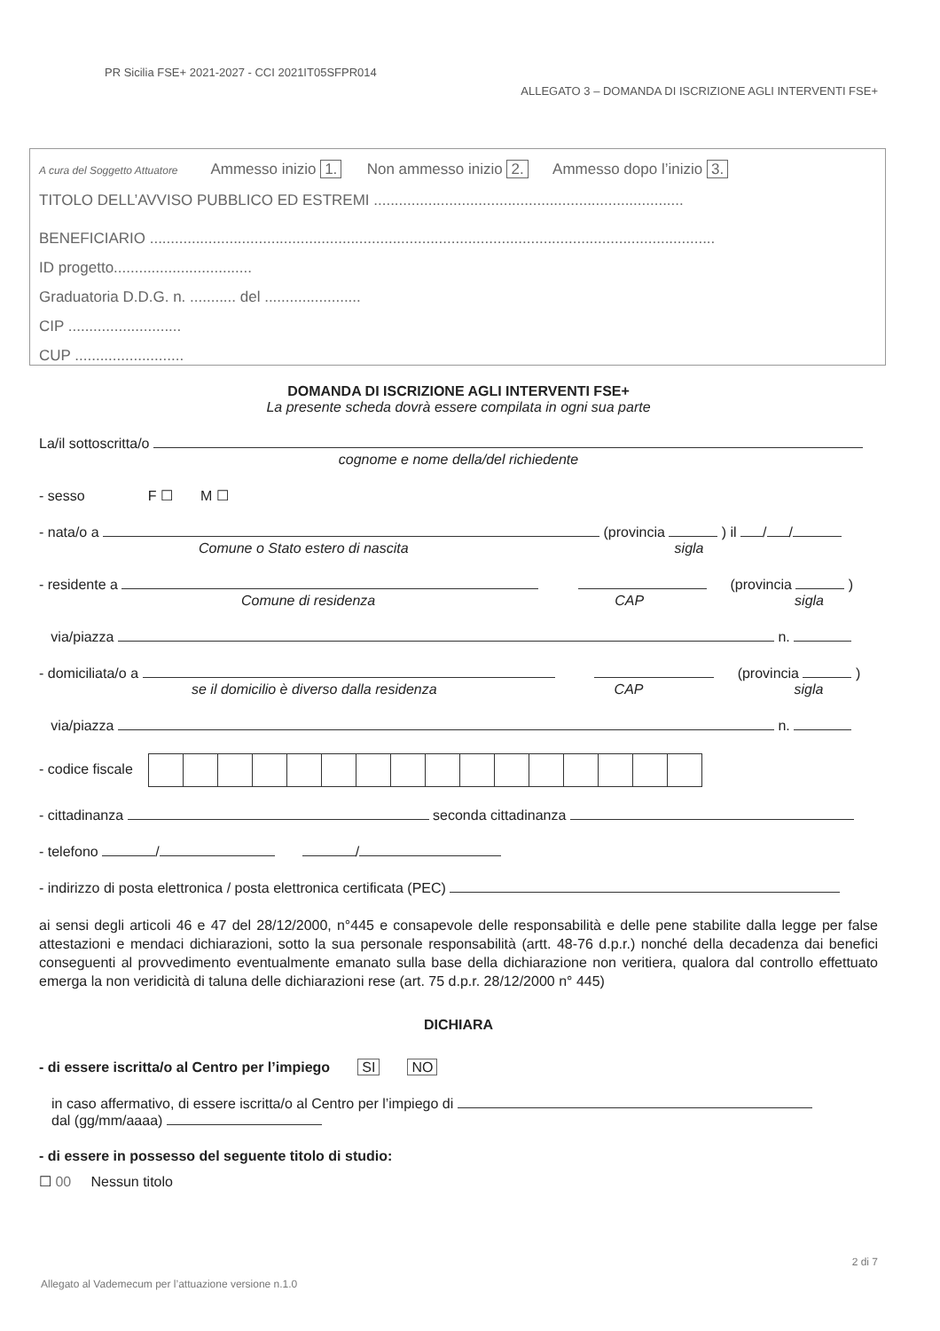PR Sicilia FSE+ 2021-2027 - CCI 2021IT05SFPR014
ALLEGATO 3 – DOMANDA DI ISCRIZIONE AGLI INTERVENTI FSE+
A cura del Soggetto Attuatore Ammesso inizio 1. Non ammesso inizio 2. Ammesso dopo l’inizio 3.
TITOLO DELL’AVVISO PUBBLICO ED ESTREMI ..........................................................................
BENEFICIARIO .......................................................................................................................................
ID progetto.................................
Graduatoria D.D.G. n. ........... del .......................
CIP ...........................
CUP ..........................
DOMANDA DI ISCRIZIONE AGLI INTERVENTI FSE+
La presente scheda dovrà essere compilata in ogni sua parte
La/il sottoscritta/o
cognome e nome della/del richiedente
- sesso F ☐ M ☐
- nata/o a (provincia ) il / /
Comune o Stato estero di nascita sigla
- residente a (provincia )
Comune di residenza CAP sigla
via/piazza n.
- domiciliata/o a (provincia )
se il domicilio è diverso dalla residenza CAP sigla
via/piazza n.
- codice fiscale
- cittadinanza seconda cittadinanza
- telefono / /
- indirizzo di posta elettronica / posta elettronica certificata (PEC)
ai sensi degli articoli 46 e 47 del 28/12/2000, n°445 e consapevole delle responsabilità e delle pene stabilite dalla legge per false attestazioni e mendaci dichiarazioni, sotto la sua personale responsabilità (artt. 48-76 d.p.r.) nonché della decadenza dai benefici conseguenti al provvedimento eventualmente emanato sulla base della dichiarazione non veritiera, qualora dal controllo effettuato emerga la non veridicità di taluna delle dichiarazioni rese (art. 75 d.p.r. 28/12/2000 n° 445)
DICHIARA
- di essere iscritta/o al Centro per l’impiego SI NO
in caso affermativo, di essere iscritta/o al Centro per l’impiego di
dal (gg/mm/aaaa)
- di essere in possesso del seguente titolo di studio:
☐ 00 Nessun titolo
2 di 7
Allegato al Vademecum per l’attuazione versione n.1.0